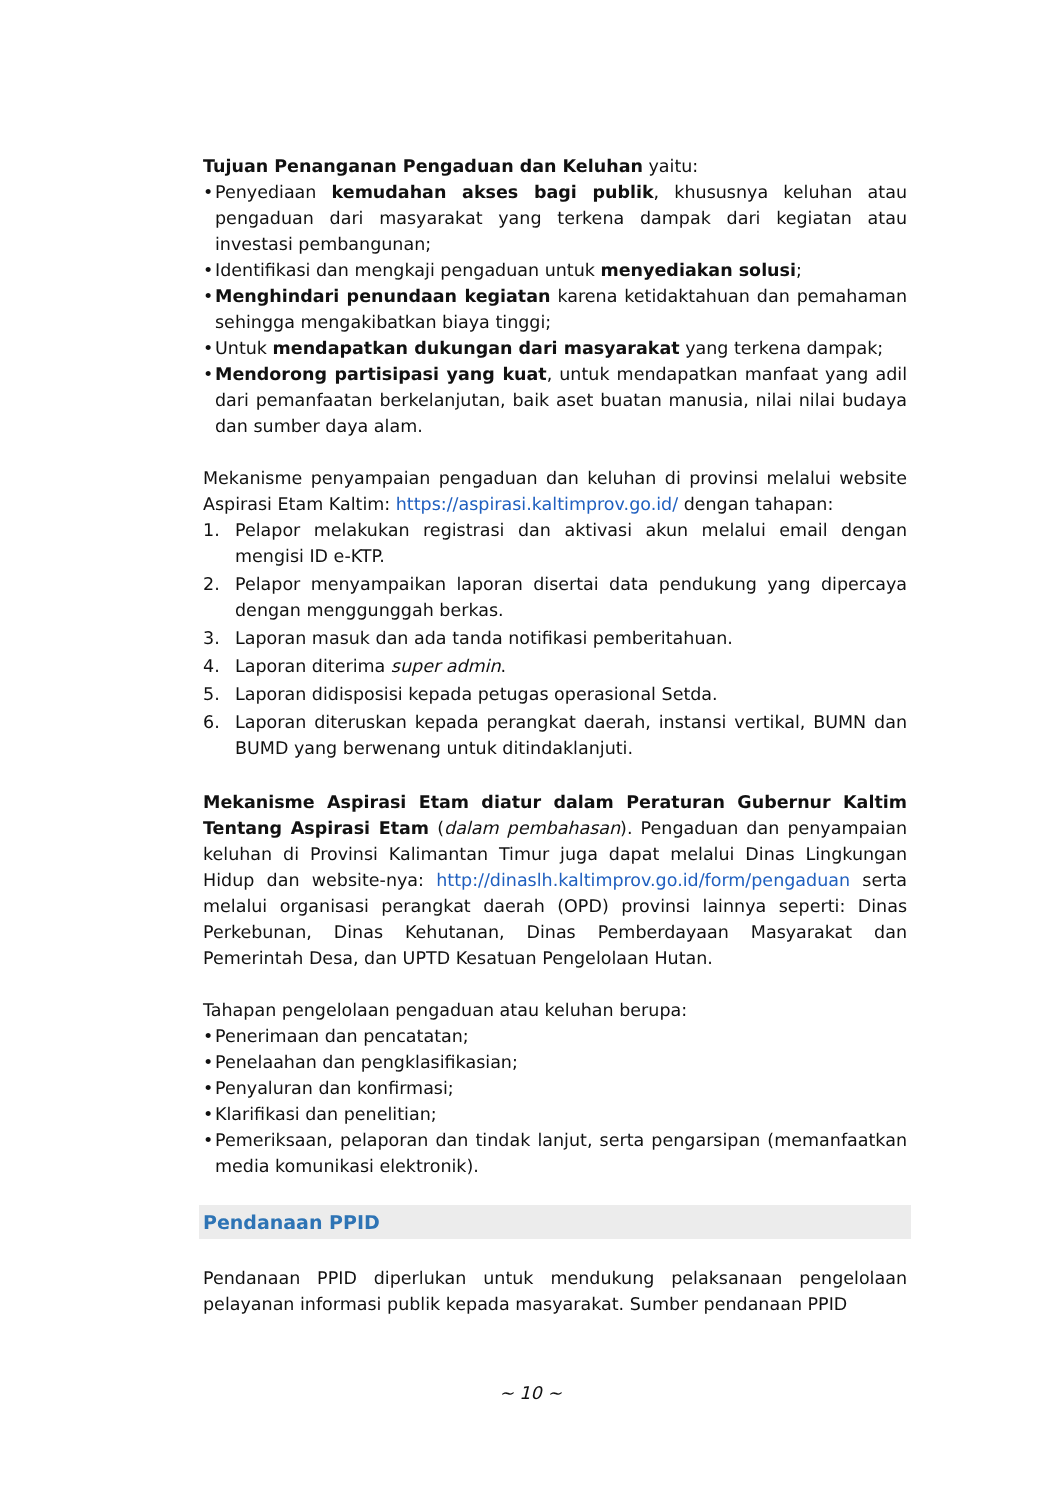Tujuan Penanganan Pengaduan dan Keluhan yaitu:
• Penyediaan kemudahan akses bagi publik, khususnya keluhan atau pengaduan dari masyarakat yang terkena dampak dari kegiatan atau investasi pembangunan;
• Identifikasi dan mengkaji pengaduan untuk menyediakan solusi;
• Menghindari penundaan kegiatan karena ketidaktahuan dan pemahaman sehingga mengakibatkan biaya tinggi;
• Untuk mendapatkan dukungan dari masyarakat yang terkena dampak;
• Mendorong partisipasi yang kuat, untuk mendapatkan manfaat yang adil dari pemanfaatan berkelanjutan, baik aset buatan manusia, nilai nilai budaya dan sumber daya alam.
Mekanisme penyampaian pengaduan dan keluhan di provinsi melalui website Aspirasi Etam Kaltim: https://aspirasi.kaltimprov.go.id/ dengan tahapan:
1. Pelapor melakukan registrasi dan aktivasi akun melalui email dengan mengisi ID e-KTP.
2. Pelapor menyampaikan laporan disertai data pendukung yang dipercaya dengan menggunggah berkas.
3. Laporan masuk dan ada tanda notifikasi pemberitahuan.
4. Laporan diterima super admin.
5. Laporan didisposisi kepada petugas operasional Setda.
6. Laporan diteruskan kepada perangkat daerah, instansi vertikal, BUMN dan BUMD yang berwenang untuk ditindaklanjuti.
Mekanisme Aspirasi Etam diatur dalam Peraturan Gubernur Kaltim Tentang Aspirasi Etam (dalam pembahasan). Pengaduan dan penyampaian keluhan di Provinsi Kalimantan Timur juga dapat melalui Dinas Lingkungan Hidup dan website-nya: http://dinaslh.kaltimprov.go.id/form/pengaduan serta melalui organisasi perangkat daerah (OPD) provinsi lainnya seperti: Dinas Perkebunan, Dinas Kehutanan, Dinas Pemberdayaan Masyarakat dan Pemerintah Desa, dan UPTD Kesatuan Pengelolaan Hutan.
Tahapan pengelolaan pengaduan atau keluhan berupa:
• Penerimaan dan pencatatan;
• Penelaahan dan pengklasifikasian;
• Penyaluran dan konfirmasi;
• Klarifikasi dan penelitian;
• Pemeriksaan, pelaporan dan tindak lanjut, serta pengarsipan (memanfaatkan media komunikasi elektronik).
Pendanaan PPID
Pendanaan PPID diperlukan untuk mendukung pelaksanaan pengelolaan pelayanan informasi publik kepada masyarakat. Sumber pendanaan PPID
~ 10 ~